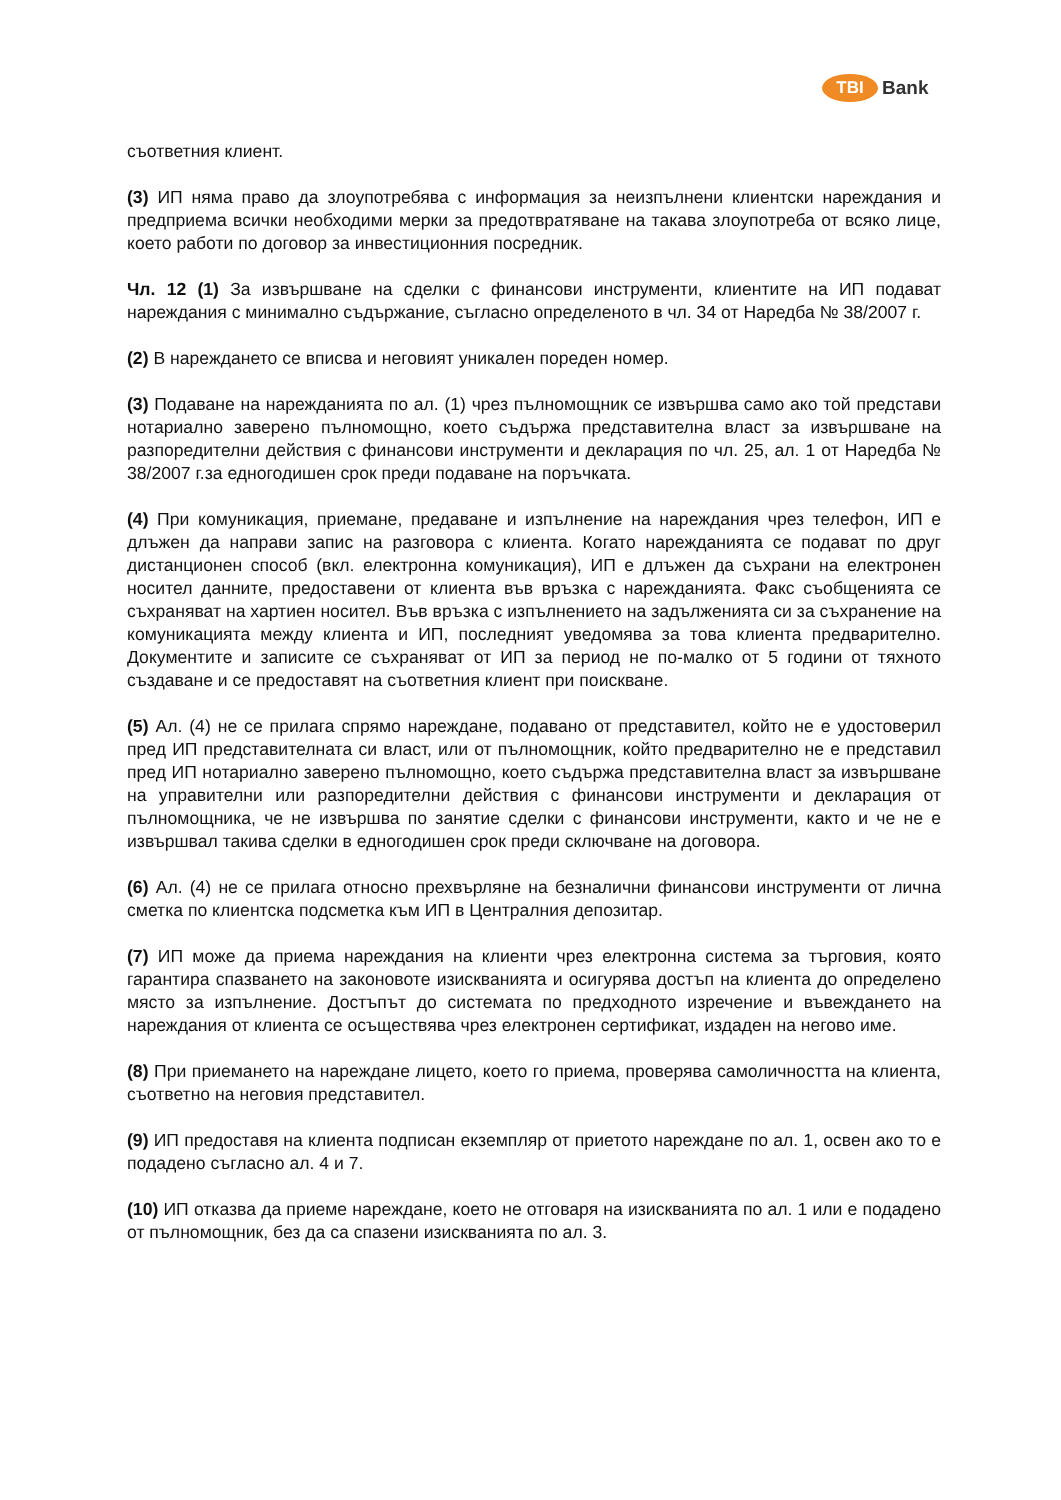TBI Bank
съответния клиент.
(3) ИП няма право да злоупотребява с информация за неизпълнени клиентски нареждания и предприема всички необходими мерки за предотвратяване на такава злоупотреба от всяко лице, което работи по договор за инвестиционния посредник.
Чл. 12 (1) За извършване на сделки с финансови инструменти, клиентите на ИП подават нареждания с минимално съдържание, съгласно определеното в чл. 34 от Наредба № 38/2007 г.
(2) В нареждането се вписва и неговият уникален пореден номер.
(3) Подаване на нарежданията по ал. (1) чрез пълномощник се извършва само ако той представи нотариално заверено пълномощно, което съдържа представителна власт за извършване на разпоредителни действия с финансови инструменти и декларация по чл. 25, ал. 1 от Наредба № 38/2007 г.за едногодишен срок преди подаване на поръчката.
(4) При комуникация, приемане, предаване и изпълнение на нареждания чрез телефон, ИП е длъжен да направи запис на разговора с клиента. Когато нарежданията се подават по друг дистанционен способ (вкл. електронна комуникация), ИП е длъжен да съхрани на електронен носител данните, предоставени от клиента във връзка с нарежданията. Факс съобщенията се съхраняват на хартиен носител. Във връзка с изпълнението на задълженията си за съхранение на комуникацията между клиента и ИП, последният уведомява за това клиента предварително. Документите и записите се съхраняват от ИП за период не по-малко от 5 години от тяхното създаване и се предоставят на съответния клиент при поискване.
(5) Ал. (4) не се прилага спрямо нареждане, подавано от представител, който не е удостоверил пред ИП представителната си власт, или от пълномощник, който предварително не е представил пред ИП нотариално заверено пълномощно, което съдържа представителна власт за извършване на управителни или разпоредителни действия с финансови инструменти и декларация от пълномощника, че не извършва по занятие сделки с финансови инструменти, както и че не е извършвал такива сделки в едногодишен срок преди сключване на договора.
(6) Ал. (4) не се прилага относно прехвърляне на безналични финансови инструменти от лична сметка по клиентска подсметка към ИП в Централния депозитар.
(7) ИП може да приема нареждания на клиенти чрез електронна система за търговия, която гарантира спазването на законовоте изискванията и осигурява достъп на клиента до определено място за изпълнение. Достъпът до системата по предходното изречение и въвеждането на нареждания от клиента се осъществява чрез електронен сертификат, издаден на негово име.
(8) При приемането на нареждане лицето, което го приема, проверява самоличността на клиента, съответно на неговия представител.
(9) ИП предоставя на клиента подписан екземпляр от приетото нареждане по ал. 1, освен ако то е подадено съгласно ал. 4 и 7.
(10) ИП отказва да приеме нареждане, което не отговаря на изискванията по ал. 1 или е подадено от пълномощник, без да са спазени изискванията по ал. 3.